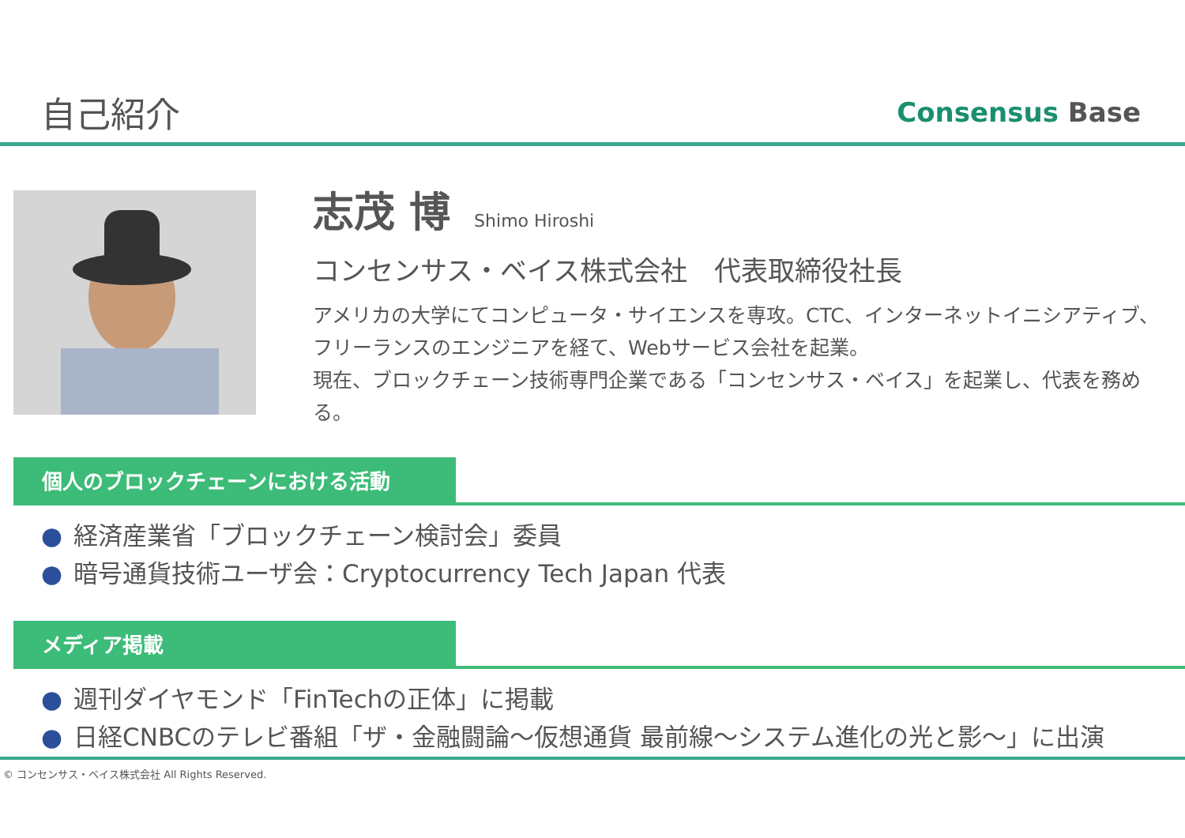自己紹介 Consensus Base
志茂 博 Shimo Hiroshi
コンセンサス・ベイス株式会社　代表取締役社長
アメリカの大学にてコンピュータ・サイエンスを専攻。CTC、インターネットイニシアティブ、フリーランスのエンジニアを経て、Webサービス会社を起業。
現在、ブロックチェーン技術専門企業である「コンセンサス・ベイス」を起業し、代表を務める。
個人のブロックチェーンにおける活動
● 経済産業省「ブロックチェーン検討会」委員
● 暗号通貨技術ユーザ会：Cryptocurrency Tech Japan 代表
メディア掲載
● 週刊ダイヤモンド「FinTechの正体」に掲載
● 日経CNBCのテレビ番組「ザ・金融闘論～仮想通貨 最前線～システム進化の光と影～」に出演
© コンセンサス・ベイス株式会社 All Rights Reserved.